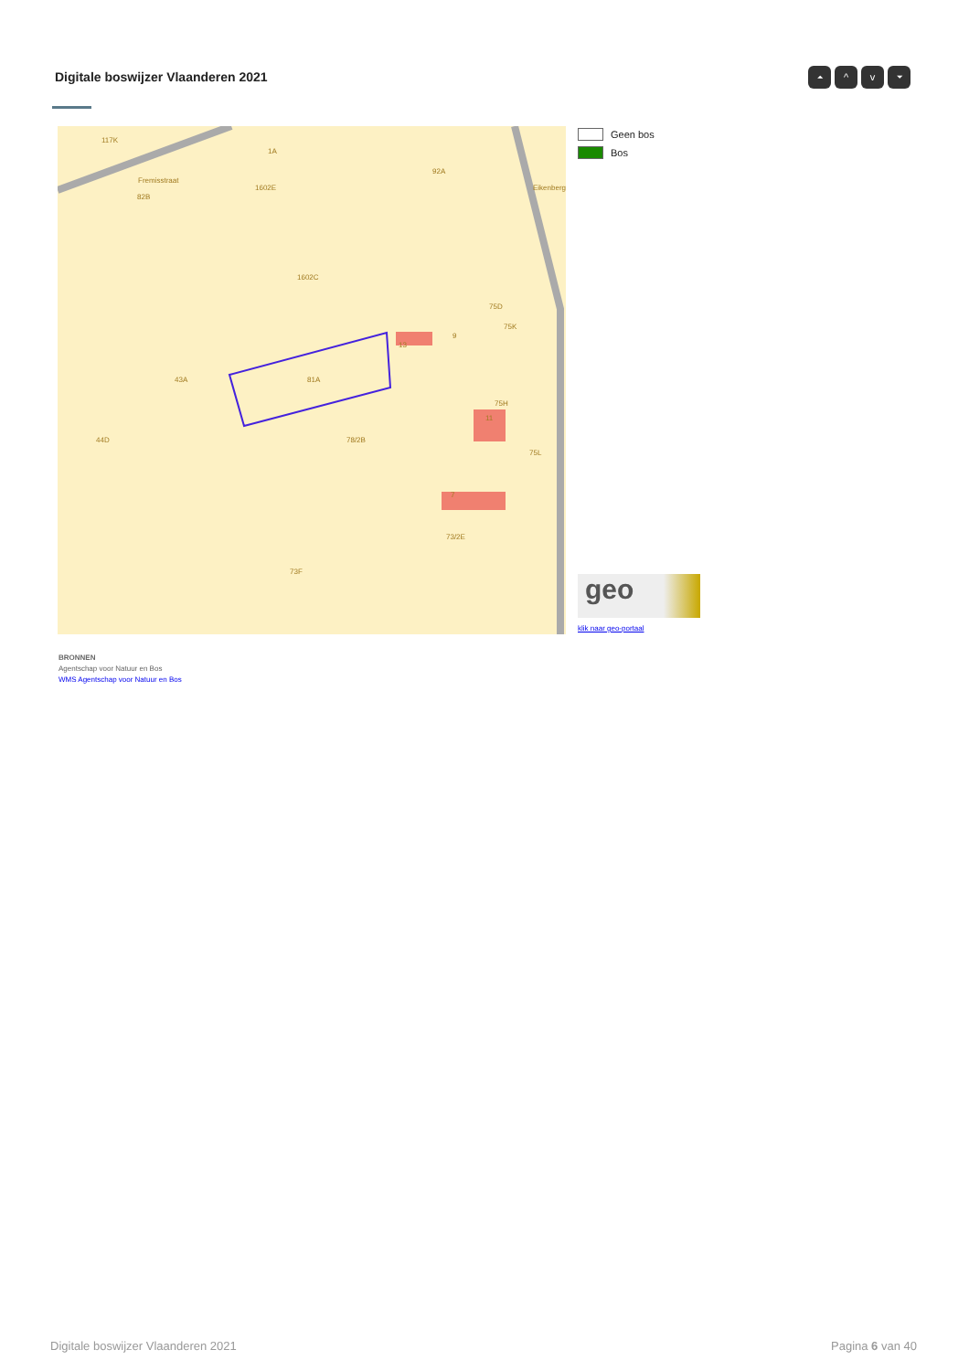Digitale boswijzer Vlaanderen 2021
⏶ ^ v ⏷
117K
Fremisstraat
82B
92A
1602C
43A
81A
44D
78/2B
75K
75L
73F
73/2E
11
13
1A
1602E
75D
7
9
75H
Eikenberg
Geen bos
Bos
geo
klik naar geo-portaal
BRONNEN
Agentschap voor Natuur en Bos
WMS Agentschap voor Natuur en Bos
Digitale boswijzer Vlaanderen 2021
Pagina 6 van 40